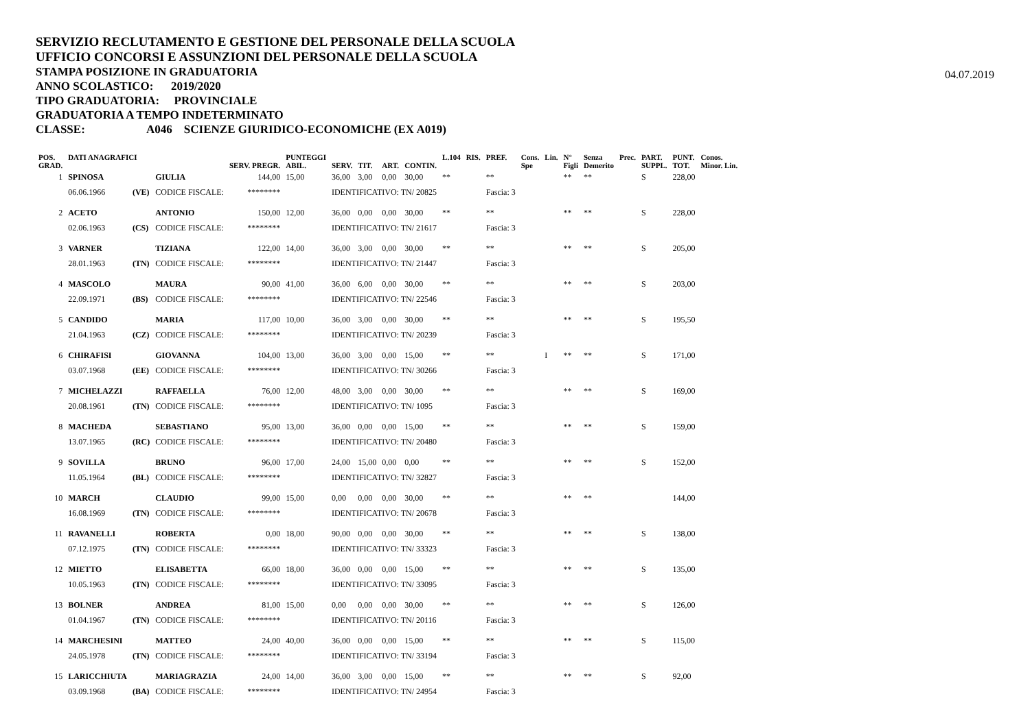SERVIZIO RECLUTAMENTO E GESTIONE DEL PERSONALE DELLA SCUOLA
UFFICIO CONCORSI E ASSUNZIONI DEL PERSONALE DELLA SCUOLA
STAMPA POSIZIONE IN GRADUATORIA
ANNO SCOLASTICO: 2019/2020
TIPO GRADUATORIA: PROVINCIALE
GRADUATORIA A TEMPO INDETERMINATO
CLASSE: A046 SCIENZE GIURIDICO-ECONOMICHE (EX A019)
04.07.2019
| POS. GRAD. | DATI ANAGRAFICI | | | SERV. PREGR. | PUNTEGGI ABIL. | SERV. | TIT. | ART. | CONTIN. | L.104 | RIS. | PREF. | Cons. Spe | Lin. | N° Figli | Senza Demerito | Prec. | PART. SUPPL. | PUNT. TOT. | Conos. Minor. Lin. |
| --- | --- | --- | --- | --- | --- | --- | --- | --- | --- | --- | --- | --- | --- | --- | --- | --- | --- | --- | --- | --- |
| 1 | SPINOSA | | GIULIA | 144,00 | 15,00 | 36,00 | 3,00 | 0,00 | 30,00 | ** | | ** | | | ** | ** | | S | 228,00 | |
| | 06.06.1966 | (VE) | CODICE FISCALE: | ******** | | IDENTIFICATIVO: TN/ 20825 | | | | | | Fascia: 3 | | | | | | | | |
| 2 | ACETO | | ANTONIO | 150,00 | 12,00 | 36,00 | 0,00 | 0,00 | 30,00 | ** | | ** | | | ** | ** | | S | 228,00 | |
| | 02.06.1963 | (CS) | CODICE FISCALE: | ******** | | IDENTIFICATIVO: TN/ 21617 | | | | | | Fascia: 3 | | | | | | | | |
| 3 | VARNER | | TIZIANA | 122,00 | 14,00 | 36,00 | 3,00 | 0,00 | 30,00 | ** | | ** | | | ** | ** | | S | 205,00 | |
| | 28.01.1963 | (TN) | CODICE FISCALE: | ******** | | IDENTIFICATIVO: TN/ 21447 | | | | | | Fascia: 3 | | | | | | | | |
| 4 | MASCOLO | | MAURA | 90,00 | 41,00 | 36,00 | 6,00 | 0,00 | 30,00 | ** | | ** | | | ** | ** | | S | 203,00 | |
| | 22.09.1971 | (BS) | CODICE FISCALE: | ******** | | IDENTIFICATIVO: TN/ 22546 | | | | | | Fascia: 3 | | | | | | | | |
| 5 | CANDIDO | | MARIA | 117,00 | 10,00 | 36,00 | 3,00 | 0,00 | 30,00 | ** | | ** | | | ** | ** | | S | 195,50 | |
| | 21.04.1963 | (CZ) | CODICE FISCALE: | ******** | | IDENTIFICATIVO: TN/ 20239 | | | | | | Fascia: 3 | | | | | | | | |
| 6 | CHIRAFISI | | GIOVANNA | 104,00 | 13,00 | 36,00 | 3,00 | 0,00 | 15,00 | ** | | ** | | I | ** | ** | | S | 171,00 | |
| | 03.07.1968 | (EE) | CODICE FISCALE: | ******** | | IDENTIFICATIVO: TN/ 30266 | | | | | | Fascia: 3 | | | | | | | | |
| 7 | MICHELAZZI | | RAFFAELLA | 76,00 | 12,00 | 48,00 | 3,00 | 0,00 | 30,00 | ** | | ** | | | ** | ** | | S | 169,00 | |
| | 20.08.1961 | (TN) | CODICE FISCALE: | ******** | | IDENTIFICATIVO: TN/ 1095 | | | | | | Fascia: 3 | | | | | | | | |
| 8 | MACHEDA | | SEBASTIANO | 95,00 | 13,00 | 36,00 | 0,00 | 0,00 | 15,00 | ** | | ** | | | ** | ** | | S | 159,00 | |
| | 13.07.1965 | (RC) | CODICE FISCALE: | ******** | | IDENTIFICATIVO: TN/ 20480 | | | | | | Fascia: 3 | | | | | | | | |
| 9 | SOVILLA | | BRUNO | 96,00 | 17,00 | 24,00 | 15,00 | 0,00 | 0,00 | ** | | ** | | | ** | ** | | S | 152,00 | |
| | 11.05.1964 | (BL) | CODICE FISCALE: | ******** | | IDENTIFICATIVO: TN/ 32827 | | | | | | Fascia: 3 | | | | | | | | |
| 10 | MARCH | | CLAUDIO | 99,00 | 15,00 | 0,00 | 0,00 | 0,00 | 30,00 | ** | | ** | | | ** | ** | | | 144,00 | |
| | 16.08.1969 | (TN) | CODICE FISCALE: | ******** | | IDENTIFICATIVO: TN/ 20678 | | | | | | Fascia: 3 | | | | | | | | |
| 11 | RAVANELLI | | ROBERTA | 0,00 | 18,00 | 90,00 | 0,00 | 0,00 | 30,00 | ** | | ** | | | ** | ** | | S | 138,00 | |
| | 07.12.1975 | (TN) | CODICE FISCALE: | ******** | | IDENTIFICATIVO: TN/ 33323 | | | | | | Fascia: 3 | | | | | | | | |
| 12 | MIETTO | | ELISABETTA | 66,00 | 18,00 | 36,00 | 0,00 | 0,00 | 15,00 | ** | | ** | | | ** | ** | | S | 135,00 | |
| | 10.05.1963 | (TN) | CODICE FISCALE: | ******** | | IDENTIFICATIVO: TN/ 33095 | | | | | | Fascia: 3 | | | | | | | | |
| 13 | BOLNER | | ANDREA | 81,00 | 15,00 | 0,00 | 0,00 | 0,00 | 30,00 | ** | | ** | | | ** | ** | | S | 126,00 | |
| | 01.04.1967 | (TN) | CODICE FISCALE: | ******** | | IDENTIFICATIVO: TN/ 20116 | | | | | | Fascia: 3 | | | | | | | | |
| 14 | MARCHESINI | | MATTEO | 24,00 | 40,00 | 36,00 | 0,00 | 0,00 | 15,00 | ** | | ** | | | ** | ** | | S | 115,00 | |
| | 24.05.1978 | (TN) | CODICE FISCALE: | ******** | | IDENTIFICATIVO: TN/ 33194 | | | | | | Fascia: 3 | | | | | | | | |
| 15 | LARICCHIUTA | | MARIAGRAZIA | 24,00 | 14,00 | 36,00 | 3,00 | 0,00 | 15,00 | ** | | ** | | | ** | ** | | S | 92,00 | |
| | 03.09.1968 | (BA) | CODICE FISCALE: | ******** | | IDENTIFICATIVO: TN/ 24954 | | | | | | Fascia: 3 | | | | | | | | |